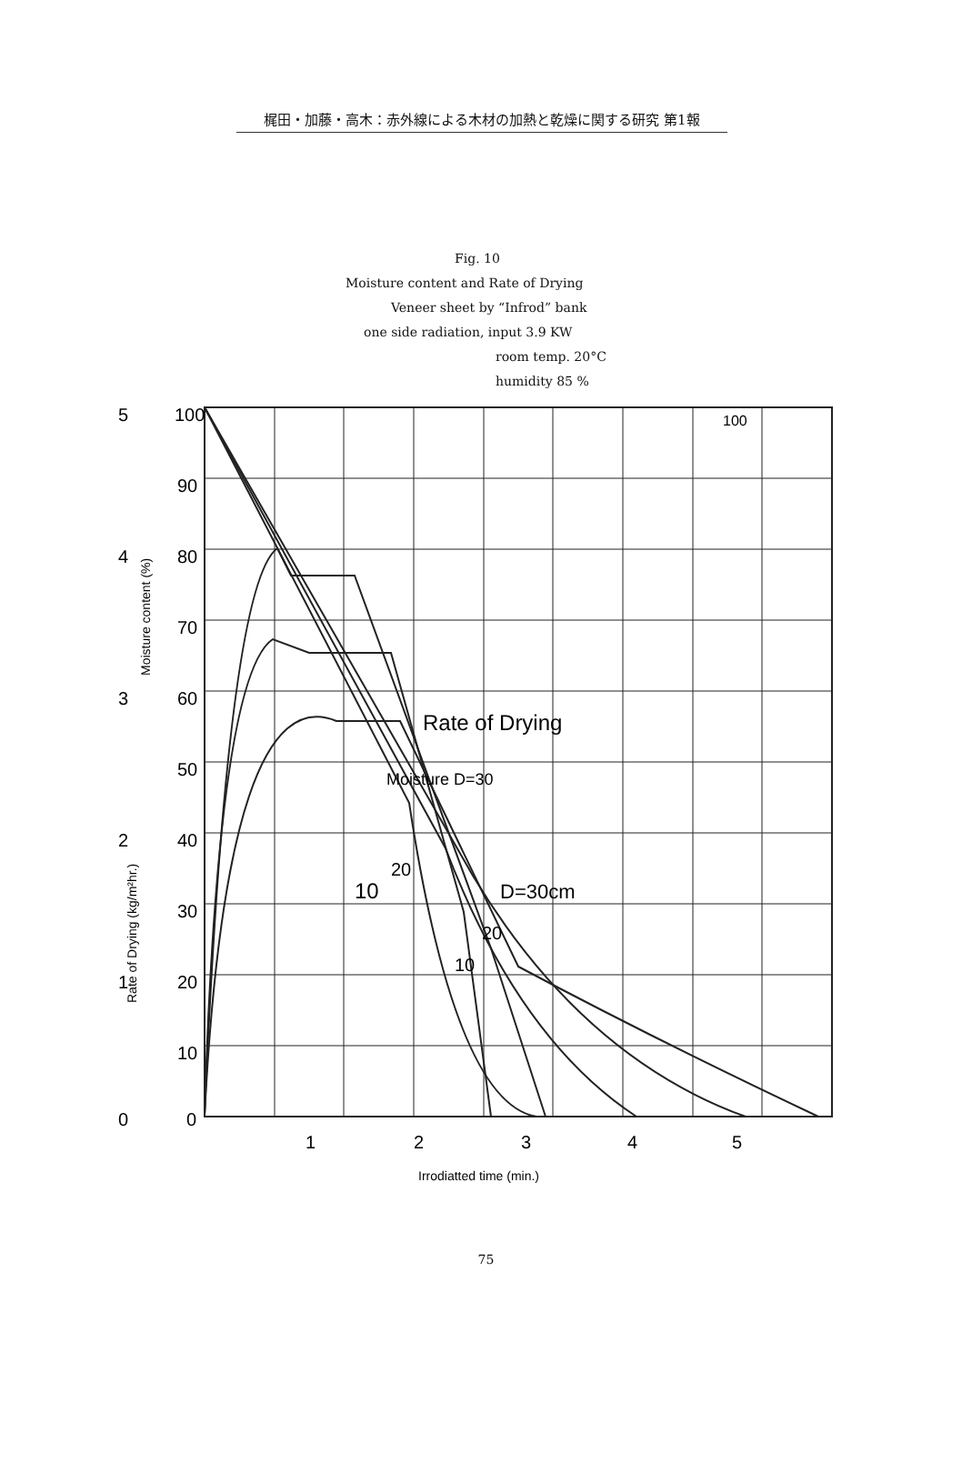梶田・加藤・高木：赤外線による木材の加熱と乾燥に関する研究 第1報
Fig. 10
Moisture content and Rate of Drying
Veneer sheet by “Infrod” bank
one side radiation, input 3.9 KW
room temp. 20°C
humidity 85 %
100
5
4
3
2
1
0
100
90
80
70
60
50
40
30
20
10
0
1
2
3
4
5
Rate of Drying
Moisture D=30
20
10
D=30cm
20
10
Moisture content (%)
Rate of Drying (kg/m²hr.)
Irrodiatted time (min.)
75